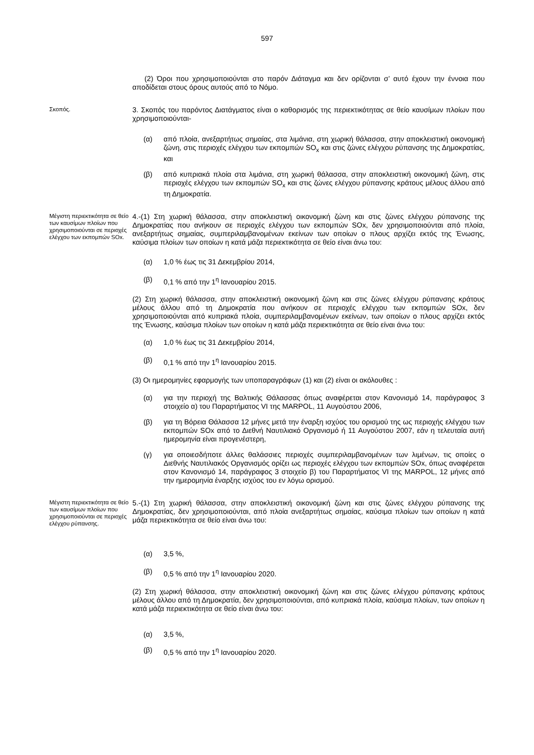597
(2) Όροι που χρησιμοποιούνται στο παρόν Διάταγμα και δεν ορίζονται σ’ αυτό έχουν την έννοια που αποδίδεται στους όρους αυτούς από το Νόμο.
Σκοπός.
3. Σκοπός του παρόντος Διατάγματος είναι ο καθορισμός της περιεκτικότητας σε θείο καυσίμων πλοίων που χρησιμοποιούνται-
(α) από πλοία, ανεξαρτήτως σημαίας, στα λιμάνια, στη χωρική θάλασσα, στην αποκλειστική οικονομική ζώνη, στις περιοχές ελέγχου των εκπομπών SO<sub>x</sub> και στις ζώνες ελέγχου ρύπανσης της Δημοκρατίας, και
(β) από κυπριακά πλοία στα λιμάνια, στη χωρική θάλασσα, στην αποκλειστική οικονομική ζώνη, στις περιοχές ελέγχου των εκπομπών SO<sub>x</sub> και στις ζώνες ελέγχου ρύπανσης κράτους μέλους άλλου από τη Δημοκρατία.
Μέγιστη περιεκτικότητα σε θείο των καυσίμων πλοίων που χρησιμοποιούνται σε περιοχές ελέγχου των εκπομπών SOx.
4.-(1) Στη χωρική θάλασσα, στην αποκλειστική οικονομική ζώνη και στις ζώνες ελέγχου ρύπανσης της Δημοκρατίας που ανήκουν σε περιοχές ελέγχου των εκπομπών SOx, δεν χρησιμοποιούνται από πλοία, ανεξαρτήτως σημαίας, συμπεριλαμβανομένων εκείνων των οποίων ο πλους αρχίζει εκτός της Ένωσης, καύσιμα πλοίων των οποίων η κατά μάζα περιεκτικότητα σε θείο είναι άνω του:
(α) 1,0 % έως τις 31 Δεκεμβρίου 2014,
(β) 0,1 % από την 1<sup>η</sup> Ιανουαρίου 2015.
(2) Στη χωρική θάλασσα, στην αποκλειστική οικονομική ζώνη και στις ζώνες ελέγχου ρύπανσης κράτους μέλους άλλου από τη Δημοκρατία που ανήκουν σε περιοχές ελέγχου των εκπομπών SOx, δεν χρησιμοποιούνται από κυπριακά πλοία, συμπεριλαμβανομένων εκείνων, των οποίων ο πλους αρχίζει εκτός της Ένωσης, καύσιμα πλοίων των οποίων η κατά μάζα περιεκτικότητα σε θείο είναι άνω του:
(α) 1,0 % έως τις 31 Δεκεμβρίου 2014,
(β) 0,1 % από την 1<sup>η</sup> Ιανουαρίου 2015.
(3) Οι ημερομηνίες εφαρμογής των υποπαραγράφων (1) και (2) είναι οι ακόλουθες :
(α) για την περιοχή της Βαλτικής Θάλασσας όπως αναφέρεται στον Κανονισμό 14, παράγραφος 3 στοιχείο α) του Παραρτήματος VI της MARPOL, 11 Αυγούστου 2006,
(β) για τη Βόρεια Θάλασσα 12 μήνες μετά την έναρξη ισχύος του ορισμού της ως περιοχής ελέγχου των εκπομπών SOx από το Διεθνή Ναυτιλιακό Οργανισμό ή 11 Αυγούστου 2007, εάν η τελευταία αυτή ημερομηνία είναι προγενέστερη,
(γ) για οποιεσδήποτε άλλες θαλάσσιες περιοχές συμπεριλαμβανομένων των λιμένων, τις οποίες ο Διεθνής Ναυτιλιακός Οργανισμός ορίζει ως περιοχές ελέγχου των εκπομπών SOx, όπως αναφέρεται στον Κανονισμό 14, παράγραφος 3 στοιχείο β) του Παραρτήματος VI της MARPOL, 12 μήνες από την ημερομηνία έναρξης ισχύος του εν λόγω ορισμού.
Μέγιστη περιεκτικότητα σε θείο των καυσίμων πλοίων που χρησιμοποιούνται σε περιοχές ελέγχου ρύπανσης.
5.-(1) Στη χωρική θάλασσα, στην αποκλειστική οικονομική ζώνη και στις ζώνες ελέγχου ρύπανσης της Δημοκρατίας, δεν χρησιμοποιούνται, από πλοία ανεξαρτήτως σημαίας, καύσιμα πλοίων των οποίων η κατά μάζα περιεκτικότητα σε θείο είναι άνω του:
(α) 3,5 %,
(β) 0,5 % από την 1<sup>η</sup> Ιανουαρίου 2020.
(2) Στη χωρική θάλασσα, στην αποκλειστική οικονομική ζώνη και στις ζώνες ελέγχου ρύπανσης κράτους μέλους άλλου από τη Δημοκρατία, δεν χρησιμοποιούνται, από κυπριακά πλοία, καύσιμα πλοίων, των οποίων η κατά μάζα περιεκτικότητα σε θείο είναι άνω του:
(α) 3,5 %,
(β) 0,5 % από την 1<sup>η</sup> Ιανουαρίου 2020.